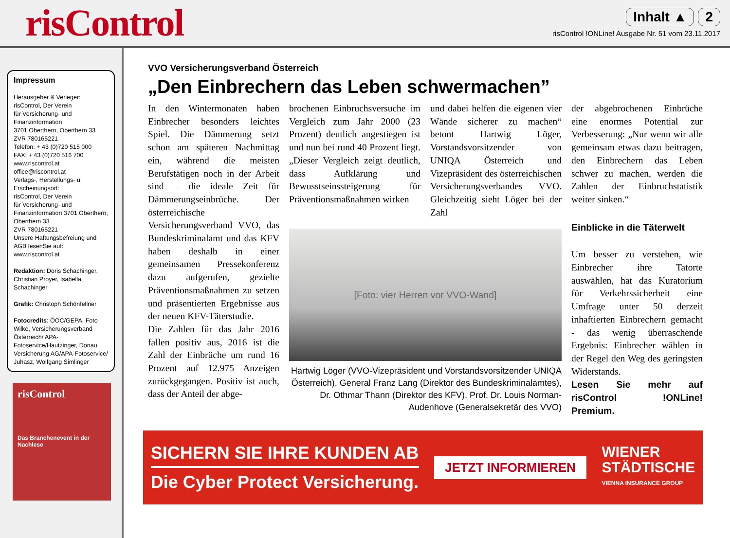risControl
Inhalt ▲ 2
risControl !ONLine! Ausgabe Nr. 51 vom 23.11.2017
Impressum
Herausgeber & Verleger:
risControl, Der Verein
für Versicherung- und
Finanzinformation
3701 Oberthern, Oberthern 33
ZVR 780165221
Telefon: + 43 (0)720 515 000
FAX: + 43 (0)720 516 700
www.riscontrol.at
office@riscontrol.at
Verlags-, Herstellungs- u.
Erscheinungsort:
risControl, Der Verein
für Versicherung- und
Finanzinformation 3701 Oberthern,
Oberthern 33
ZVR 780165221
Unsere Haftungsbefreiung und AGB lesenSie auf:
www.riscontrol.at
Redaktion: Doris Schachinger, Christian Proyer, Isabella Schachinger
Grafik: Christoph Schönfellner
Fotocredits: ÖOC/GEPA, Foto Wilke, Versicherungsverband Österreich/ APA-Fotoservice/Hautzinger, Donau Versicherung AG/APA-Fotoservice/ Juhasz, Wolfgang Simlinger
risControl
Das Branchenevent in der Nachlese
VVO Versicherungsverband Österreich
„Den Einbrechern das Leben schwermachen”
In den Wintermonaten haben Einbrecher besonders leichtes Spiel. Die Dämmerung setzt schon am späteren Nachmittag ein, während die meisten Berufstätigen noch in der Arbeit sind – die ideale Zeit für Dämmerungseinbrüche. Der österreichische Versicherungsverband VVO, das Bundeskriminalamt und das KFV haben deshalb in einer gemeinsamen Pressekonferenz dazu aufgerufen, gezielte Präventionsmaßnahmen zu setzen und präsentierten Ergebnisse aus der neuen KFV-Täterstudie.
Die Zahlen für das Jahr 2016 fallen positiv aus, 2016 ist die Zahl der Einbrüche um rund 16 Prozent auf 12.975 Anzeigen zurückgegangen. Positiv ist auch, dass der Anteil der abge-
brochenen Einbruchsversuche im Vergleich zum Jahr 2000 (23 Prozent) deutlich angestiegen ist und nun bei rund 40 Prozent liegt. „Dieser Vergleich zeigt deutlich, dass Aufklärung und Bewusstseinssteigerung für Präventionsmaßnahmen wirken
und dabei helfen die eigenen vier Wände sicherer zu machen“ betont Hartwig Löger, Vorstandsvorsitzender von UNIQA Österreich und Vizepräsident des österreichischen Versicherungsverbandes VVO. Gleichzeitig sieht Löger bei der Zahl
[Foto: vier Herren vor VVO-Wand]
Hartwig Löger (VVO-Vizepräsident und Vorstandsvorsitzender UNIQA Österreich), General Franz Lang (Direktor des Bundeskriminalamtes), Dr. Othmar Thann (Direktor des KFV), Prof. Dr. Louis Norman-Audenhove (Generalsekretär des VVO)
der abgebrochenen Einbrüche eine enormes Potential zur Verbesserung: „Nur wenn wir alle gemeinsam etwas dazu beitragen, den Einbrechern das Leben schwer zu machen, werden die Zahlen der Einbruchstatistik weiter sinken.“
Einblicke in die Täterwelt
Um besser zu verstehen, wie Einbrecher ihre Tatorte auswählen, hat das Kuratorium für Verkehrssicherheit eine Umfrage unter 50 derzeit inhaftierten Einbrechern gemacht - das wenig überraschende Ergebnis: Einbrecher wählen in der Regel den Weg des geringsten Widerstands.
Lesen Sie mehr auf risControl !ONLine! Premium.
SICHERN SIE IHRE KUNDEN AB
Die Cyber Protect Versicherung.
JETZT INFORMIEREN
WIENER
STÄDTISCHE
VIENNA INSURANCE GROUP